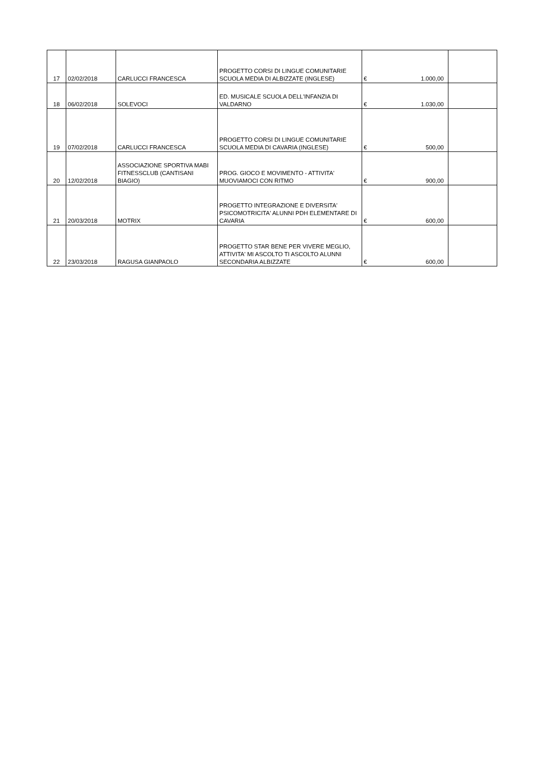| 17 | 02/02/2018 | CARLUCCI FRANCESCA | PROGETTO CORSI DI LINGUE COMUNITARIE SCUOLA MEDIA DI ALBIZZATE (INGLESE) | € | 1.000,00 | |
| 18 | 06/02/2018 | SOLEVOCI | ED. MUSICALE SCUOLA DELL'INFANZIA DI VALDARNO | € | 1.030,00 | |
| 19 | 07/02/2018 | CARLUCCI FRANCESCA | PROGETTO CORSI DI LINGUE COMUNITARIE SCUOLA MEDIA DI CAVARIA (INGLESE) | € | 500,00 | |
| 20 | 12/02/2018 | ASSOCIAZIONE SPORTIVA MABI FITNESSCLUB (CANTISANI BIAGIO) | PROG. GIOCO E MOVIMENTO - ATTIVITA' MUOVIAMOCI CON RITMO | € | 900,00 | |
| 21 | 20/03/2018 | MOTRIX | PROGETTO INTEGRAZIONE E DIVERSITA' PSICOMOTRICITA' ALUNNI PDH ELEMENTARE DI CAVARIA | € | 600,00 | |
| 22 | 23/03/2018 | RAGUSA GIANPAOLO | PROGETTO STAR BENE PER VIVERE MEGLIO, ATTIVITA' MI ASCOLTO TI ASCOLTO ALUNNI SECONDARIA ALBIZZATE | € | 600,00 | |